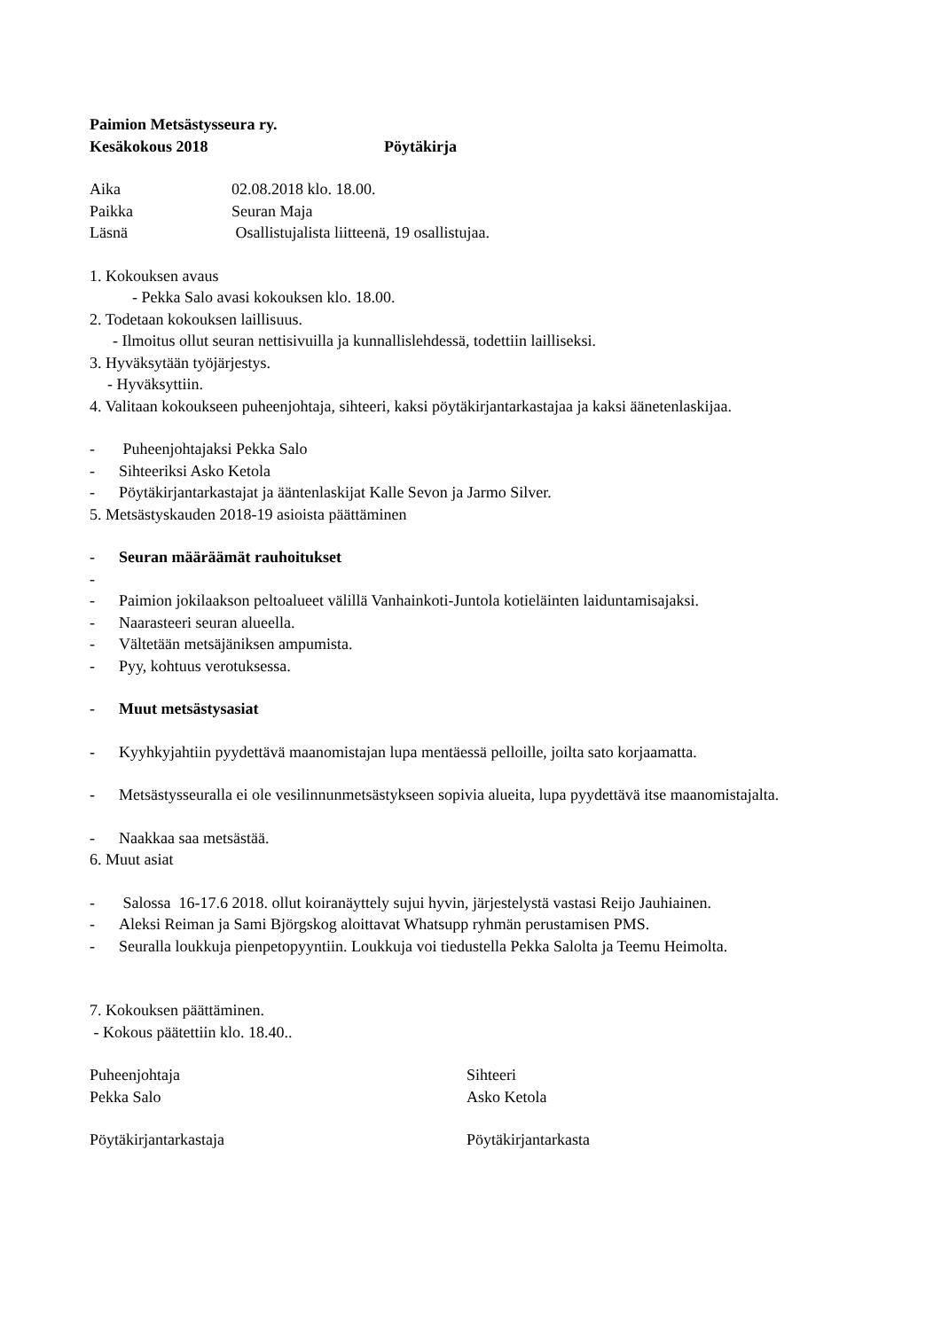Paimion Metsästysseura ry.
Kesäkokous 2018 Pöytäkirja
Aika 02.08.2018 klo. 18.00.
Paikka Seuran Maja
Läsnä Osallistujalista liitteenä, 19 osallistujaa.
1. Kokouksen avaus
- Pekka Salo avasi kokouksen klo. 18.00.
2. Todetaan kokouksen laillisuus.
- Ilmoitus ollut seuran nettisivuilla ja kunnallislehdessä, todettiin lailliseksi.
3. Hyväksytään työjärjestys.
- Hyväksyttiin.
4. Valitaan kokoukseen puheenjohtaja, sihteeri, kaksi pöytäkirjantarkastajaa ja kaksi äänetenlaskijaa.
- Puheenjohtajaksi Pekka Salo
- Sihteeriksi Asko Ketola
- Pöytäkirjantarkastajat ja ääntenlaskijat Kalle Sevon ja Jarmo Silver.
5. Metsästyskauden 2018-19 asioista päättäminen
- Seuran määräämät rauhoitukset
-
- Paimion jokilaakson peltoalueet välillä Vanhainkoti-Juntola kotieläinten laiduntamisajaksi.
- Naarasteeri seuran alueella.
- Vältetään metsäjäniksen ampumista.
- Pyy, kohtuus verotuksessa.
- Muut metsästysasiat
- Kyyhkyjahtiin pyydettävä maanomistajan lupa mentäessä pelloille, joilta sato korjaamatta.
- Metsästysseuralla ei ole vesilinnunmetsästykseen sopivia alueita, lupa pyydettävä itse maanomistajalta.
- Naakkaa saa metsästää.
6. Muut asiat
- Salossa 16-17.6 2018. ollut koiranäyttely sujui hyvin, järjestelystä vastasi Reijo Jauhiainen.
- Aleksi Reiman ja Sami Björgskog aloittavat Whatsupp ryhmän perustamisen PMS.
- Seuralla loukkuja pienpetopyyntiin. Loukkuja voi tiedustella Pekka Salolta ja Teemu Heimolta.
7. Kokouksen päättäminen.
- Kokous päätettiin klo. 18.40..
Puheenjohtaja Sihteeri
Pekka Salo Asko Ketola
Pöytäkirjantarkastaja Pöytäkirjantarkasta